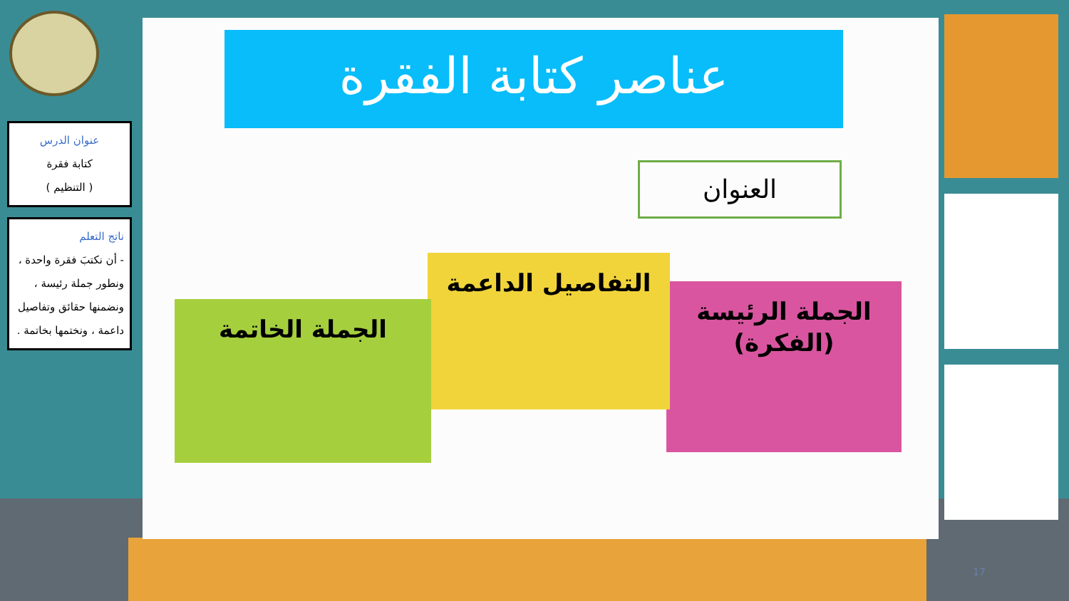عنوان الدرس
كتابة فقرة
( التنظيم )
ناتج التعلم
- أن نكتبَ فقرة واحدة ، ونطور جملة رئيسة ، ونضمنها حقائق وتفاصيل داعمة ، ونختمها بخاتمة .
عناصر كتابة الفقرة
العنوان
الجملة الرئيسة
(الفكرة)
التفاصيل الداعمة
الجملة الخاتمة
17